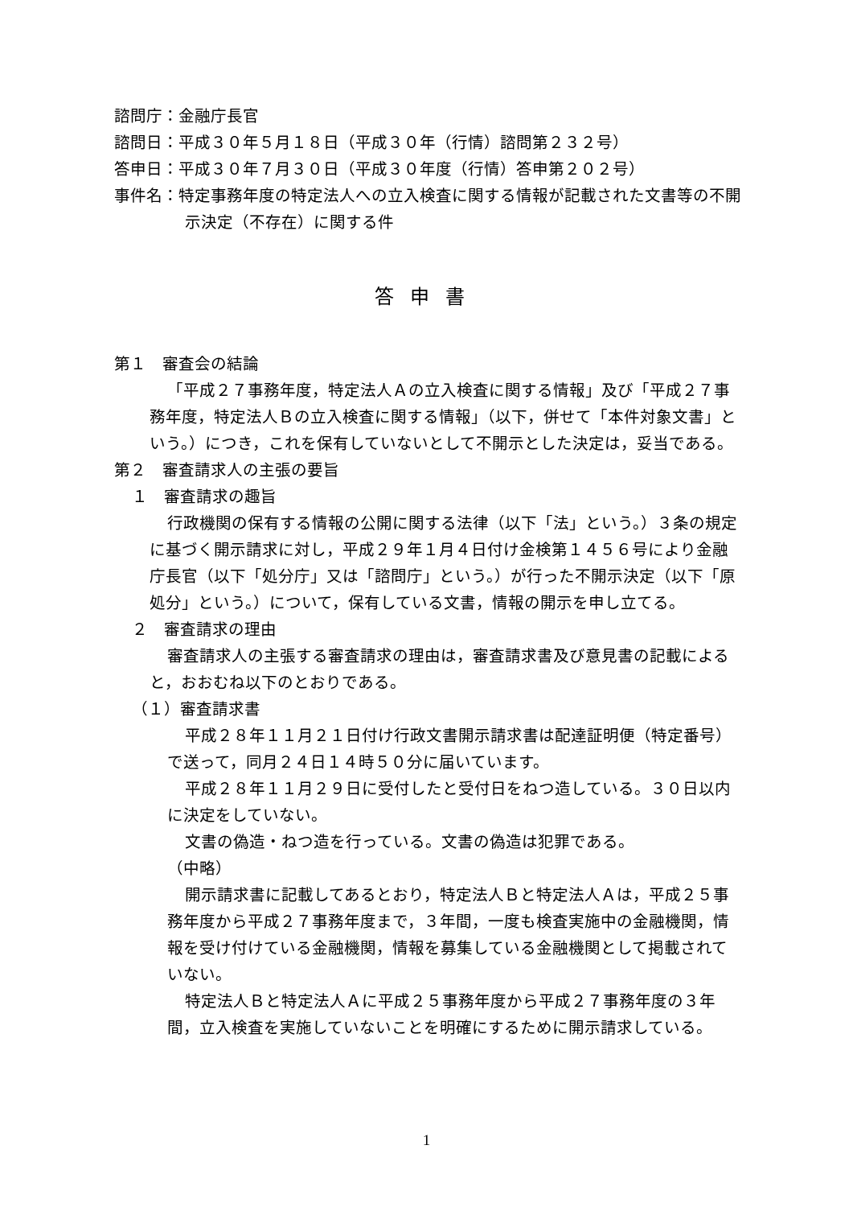諮問庁：金融庁長官
諮問日：平成３０年５月１８日（平成３０年（行情）諮問第２３２号）
答申日：平成３０年７月３０日（平成３０年度（行情）答申第２０２号）
事件名：特定事務年度の特定法人への立入検査に関する情報が記載された文書等の不開示決定（不存在）に関する件
答申書
第１　審査会の結論
「平成２７事務年度，特定法人Ａの立入検査に関する情報」及び「平成２７事務年度，特定法人Ｂの立入検査に関する情報」（以下，併せて「本件対象文書」という。）につき，これを保有していないとして不開示とした決定は，妥当である。
第２　審査請求人の主張の要旨
１　審査請求の趣旨
行政機関の保有する情報の公開に関する法律（以下「法」という。）３条の規定に基づく開示請求に対し，平成２９年１月４日付け金検第１４５６号により金融庁長官（以下「処分庁」又は「諮問庁」という。）が行った不開示決定（以下「原処分」という。）について，保有している文書，情報の開示を申し立てる。
２　審査請求の理由
審査請求人の主張する審査請求の理由は，審査請求書及び意見書の記載によると，おおむね以下のとおりである。
（１）審査請求書
平成２８年１１月２１日付け行政文書開示請求書は配達証明便（特定番号）で送って，同月２４日１４時５０分に届いています。
平成２８年１１月２９日に受付したと受付日をねつ造している。３０日以内に決定をしていない。
文書の偽造・ねつ造を行っている。文書の偽造は犯罪である。
（中略）
開示請求書に記載してあるとおり，特定法人Ｂと特定法人Ａは，平成２５事務年度から平成２７事務年度まで，３年間，一度も検査実施中の金融機関，情報を受け付けている金融機関，情報を募集している金融機関として掲載されていない。
特定法人Ｂと特定法人Ａに平成２５事務年度から平成２７事務年度の３年間，立入検査を実施していないことを明確にするために開示請求している。
1